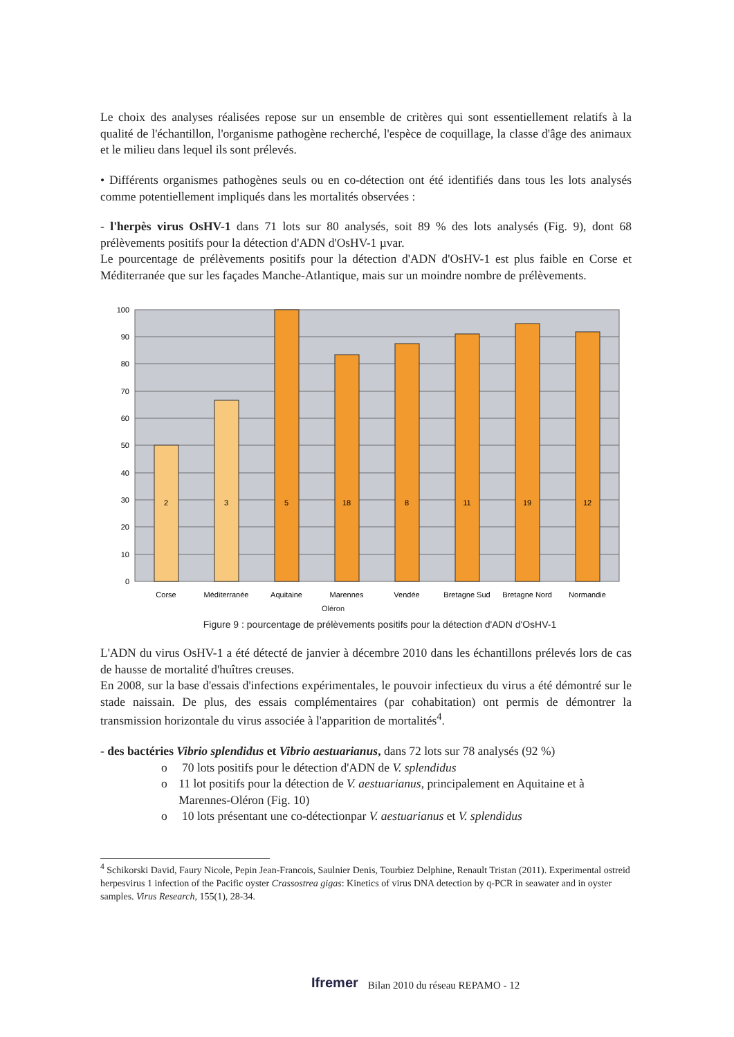Le choix des analyses réalisées repose sur un ensemble de critères qui sont essentiellement relatifs à la qualité de l'échantillon, l'organisme pathogène recherché, l'espèce de coquillage, la classe d'âge des animaux et le milieu dans lequel ils sont prélevés.
• Différents organismes pathogènes seuls ou en co-détection ont été identifiés dans tous les lots analysés comme potentiellement impliqués dans les mortalités observées :
- l'herpès virus OsHV-1 dans 71 lots sur 80 analysés, soit 89 % des lots analysés (Fig. 9), dont 68 prélèvements positifs pour la détection d'ADN d'OsHV-1 µvar.
Le pourcentage de prélèvements positifs pour la détection d'ADN d'OsHV-1 est plus faible en Corse et Méditerranée que sur les façades Manche-Atlantique, mais sur un moindre nombre de prélèvements.
100
90
80
70
60
50
40
30
20
10
0
2
3
5
18
8
11
19
12
Corse
Méditerranée
Aquitaine
Marennes
Vendée
Bretagne Sud
Bretagne Nord
Normandie
Oléron
Figure 9 : pourcentage de prélèvements positifs pour la détection d'ADN d'OsHV-1
L'ADN du virus OsHV-1 a été détecté de janvier à décembre 2010 dans les échantillons prélevés lors de cas de hausse de mortalité d'huîtres creuses.
En 2008, sur la base d'essais d'infections expérimentales, le pouvoir infectieux du virus a été démontré sur le stade naissain. De plus, des essais complémentaires (par cohabitation) ont permis de démontrer la transmission horizontale du virus associée à l'apparition de mortalités<sup>4</sup>.
- des bactéries Vibrio splendidus et Vibrio aestuarianus, dans 72 lots sur 78 analysés (92 %)
o 70 lots positifs pour le détection d'ADN de V. splendidus
o 11 lot positifs pour la détection de V. aestuarianus, principalement en Aquitaine et à Marennes-Oléron (Fig. 10)
o 10 lots présentant une co-détectionpar V. aestuarianus et V. splendidus
<sup>4</sup> Schikorski David, Faury Nicole, Pepin Jean-Francois, Saulnier Denis, Tourbiez Delphine, Renault Tristan (2011). Experimental ostreid herpesvirus 1 infection of the Pacific oyster Crassostrea gigas: Kinetics of virus DNA detection by q-PCR in seawater and in oyster samples. Virus Research, 155(1), 28-34.
Ifremer Bilan 2010 du réseau REPAMO - 12